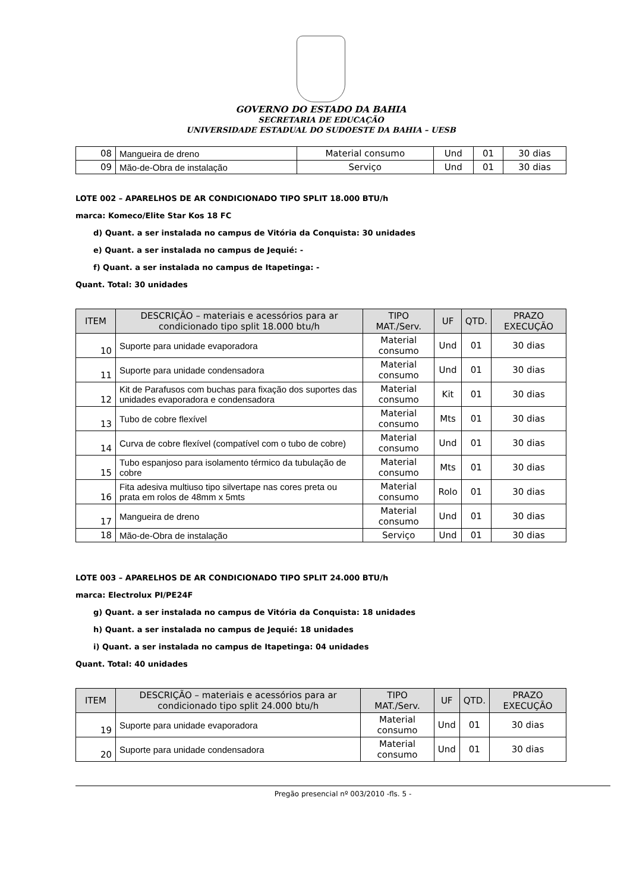GOVERNO DO ESTADO DA BAHIA
SECRETARIA DE EDUCAÇÃO
UNIVERSIDADE ESTADUAL DO SUDOESTE DA BAHIA – UESB
| 08 | Mangueira de dreno | Material consumo | Und | 01 | 30 dias |
| 09 | Mão-de-Obra de instalação | Serviço | Und | 01 | 30 dias |
LOTE 002 – APARELHOS DE AR CONDICIONADO TIPO SPLIT 18.000 BTU/h
marca: Komeco/Elite Star Kos 18 FC
d) Quant. a ser instalada no campus de Vitória da Conquista: 30 unidades
e) Quant. a ser instalada no campus de Jequié: -
f) Quant. a ser instalada no campus de Itapetinga: -
Quant. Total: 30 unidades
| ITEM | DESCRIÇÃO – materiais e acessórios para ar condicionado tipo split 18.000 btu/h | TIPO MAT./Serv. | UF | QTD. | PRAZO EXECUÇÃO |
| --- | --- | --- | --- | --- | --- |
| 10 | Suporte para unidade evaporadora | Material consumo | Und | 01 | 30 dias |
| 11 | Suporte para unidade condensadora | Material consumo | Und | 01 | 30 dias |
| 12 | Kit de Parafusos com buchas para fixação dos suportes das unidades evaporadora e condensadora | Material consumo | Kit | 01 | 30 dias |
| 13 | Tubo de cobre flexível | Material consumo | Mts | 01 | 30 dias |
| 14 | Curva de cobre flexível (compatível com o tubo de cobre) | Material consumo | Und | 01 | 30 dias |
| 15 | Tubo espanjoso para isolamento térmico da tubulação de cobre | Material consumo | Mts | 01 | 30 dias |
| 16 | Fita adesiva multiuso tipo silvertape nas cores preta ou prata em rolos de 48mm x 5mts | Material consumo | Rolo | 01 | 30 dias |
| 17 | Mangueira de dreno | Material consumo | Und | 01 | 30 dias |
| 18 | Mão-de-Obra de instalação | Serviço | Und | 01 | 30 dias |
LOTE 003 – APARELHOS DE AR CONDICIONADO TIPO SPLIT 24.000 BTU/h
marca: Electrolux PI/PE24F
g) Quant. a ser instalada no campus de Vitória da Conquista: 18 unidades
h) Quant. a ser instalada no campus de Jequié: 18 unidades
i) Quant. a ser instalada no campus de Itapetinga: 04 unidades
Quant. Total: 40 unidades
| ITEM | DESCRIÇÃO – materiais e acessórios para ar condicionado tipo split 24.000 btu/h | TIPO MAT./Serv. | UF | QTD. | PRAZO EXECUÇÃO |
| --- | --- | --- | --- | --- | --- |
| 19 | Suporte para unidade evaporadora | Material consumo | Und | 01 | 30 dias |
| 20 | Suporte para unidade condensadora | Material consumo | Und | 01 | 30 dias |
Pregão presencial nº 003/2010 -fls. 5 -